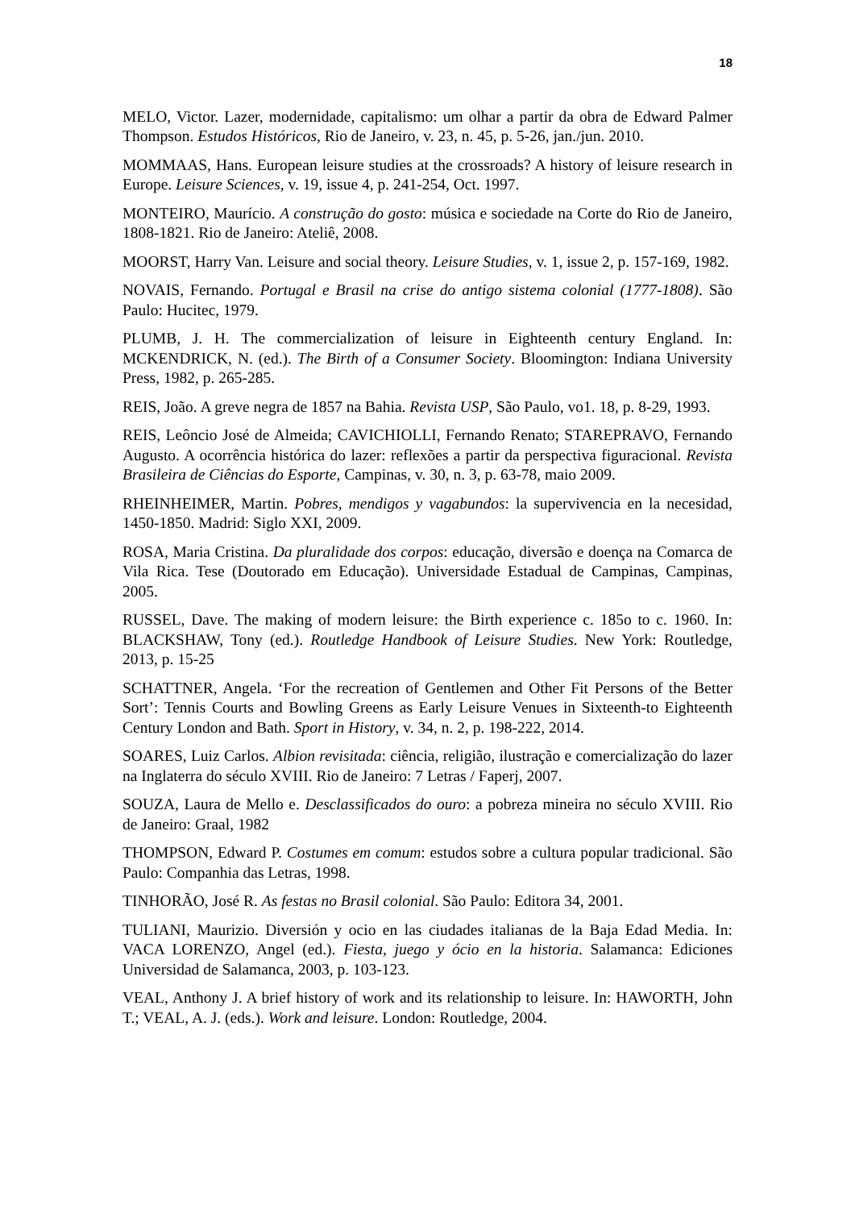18
MELO, Victor. Lazer, modernidade, capitalismo: um olhar a partir da obra de Edward Palmer Thompson. Estudos Históricos, Rio de Janeiro, v. 23, n. 45, p. 5-26, jan./jun. 2010.
MOMMAAS, Hans. European leisure studies at the crossroads? A history of leisure research in Europe. Leisure Sciences, v. 19, issue 4, p. 241-254, Oct. 1997.
MONTEIRO, Maurício. A construção do gosto: música e sociedade na Corte do Rio de Janeiro, 1808-1821. Rio de Janeiro: Ateliê, 2008.
MOORST, Harry Van. Leisure and social theory. Leisure Studies, v. 1, issue 2, p. 157-169, 1982.
NOVAIS, Fernando. Portugal e Brasil na crise do antigo sistema colonial (1777-1808). São Paulo: Hucitec, 1979.
PLUMB, J. H. The commercialization of leisure in Eighteenth century England. In: MCKENDRICK, N. (ed.). The Birth of a Consumer Society. Bloomington: Indiana University Press, 1982, p. 265-285.
REIS, João. A greve negra de 1857 na Bahia. Revista USP, São Paulo, vo1. 18, p. 8-29, 1993.
REIS, Leôncio José de Almeida; CAVICHIOLLI, Fernando Renato; STAREPRAVO, Fernando Augusto. A ocorrência histórica do lazer: reflexões a partir da perspectiva figuracional. Revista Brasileira de Ciências do Esporte, Campinas, v. 30, n. 3, p. 63-78, maio 2009.
RHEINHEIMER, Martin. Pobres, mendigos y vagabundos: la supervivencia en la necesidad, 1450-1850. Madrid: Siglo XXI, 2009.
ROSA, Maria Cristina. Da pluralidade dos corpos: educação, diversão e doença na Comarca de Vila Rica. Tese (Doutorado em Educação). Universidade Estadual de Campinas, Campinas, 2005.
RUSSEL, Dave. The making of modern leisure: the Birth experience c. 185o to c. 1960. In: BLACKSHAW, Tony (ed.). Routledge Handbook of Leisure Studies. New York: Routledge, 2013, p. 15-25
SCHATTNER, Angela. ‘For the recreation of Gentlemen and Other Fit Persons of the Better Sort’: Tennis Courts and Bowling Greens as Early Leisure Venues in Sixteenth-to Eighteenth Century London and Bath. Sport in History, v. 34, n. 2, p. 198-222, 2014.
SOARES, Luiz Carlos. Albion revisitada: ciência, religião, ilustração e comercialização do lazer na Inglaterra do século XVIII. Rio de Janeiro: 7 Letras / Faperj, 2007.
SOUZA, Laura de Mello e. Desclassificados do ouro: a pobreza mineira no século XVIII. Rio de Janeiro: Graal, 1982
THOMPSON, Edward P. Costumes em comum: estudos sobre a cultura popular tradicional. São Paulo: Companhia das Letras, 1998.
TINHORÃO, José R. As festas no Brasil colonial. São Paulo: Editora 34, 2001.
TULIANI, Maurizio. Diversión y ocio en las ciudades italianas de la Baja Edad Media. In: VACA LORENZO, Angel (ed.). Fiesta, juego y ócio en la historia. Salamanca: Ediciones Universidad de Salamanca, 2003, p. 103-123.
VEAL, Anthony J. A brief history of work and its relationship to leisure. In: HAWORTH, John T.; VEAL, A. J. (eds.). Work and leisure. London: Routledge, 2004.